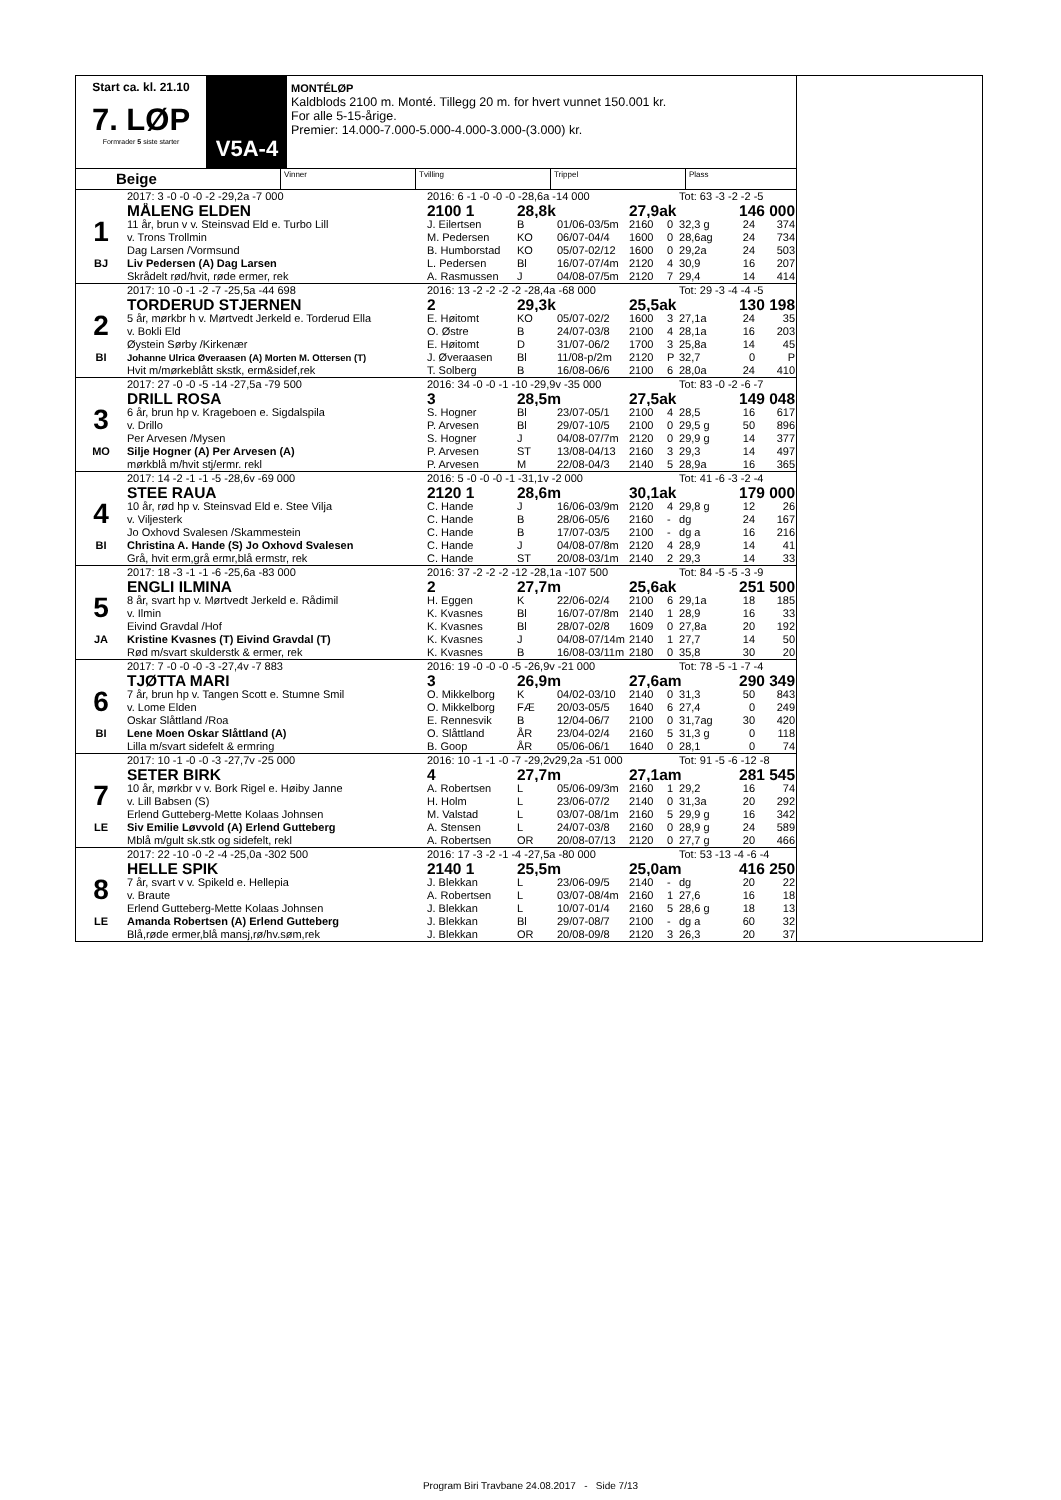Start ca. kl. 21.10
7. LØP
Formrader 5 siste starter
V5A-4
MONTÉLØP
Kaldblods 2100 m. Monté. Tillegg 20 m. for hvert vunnet 150.001 kr.
For alle 5-15-årige.
Premier: 14.000-7.000-5.000-4.000-3.000-(3.000) kr.
Beige
Vinner Tvilling Trippel Plass
| | 2017: 3 -0 -0 -0 -2 -29,2a -7 000 | 2016: 6 -1 -0 -0 -0 -28,6a -14 000 | | | | | Tot: 63 -3 -2 -2 -5 | | |
| | MÅLENG ELDEN | 2100 1 | 28,8k | | 27,9ak | | | 146 000 | |
| 1 | 11 år, brun v v. Steinsvad Eld e. Turbo Lill | J. Eilertsen | B | 01/06-03/5m | 2160 | 0 | 32,3 g | 24 | 374 |
| | v. Trons Trollmin | M. Pedersen | KO | 06/07-04/4 | 1600 | 0 | 28,6ag | 24 | 734 |
| | Dag Larsen /Vormsund | B. Humborstad | KO | 05/07-02/12 | 1600 | 0 | 29,2a | 24 | 503 |
| BJ | Liv Pedersen (A) Dag Larsen | L. Pedersen | Bl | 16/07-07/4m | 2120 | 4 | 30,9 | 16 | 207 |
| | Skrådelt rød/hvit, røde ermer, rek | A. Rasmussen | J | 04/08-07/5m | 2120 | 7 | 29,4 | 14 | 414 |
| | 2017: 10 -0 -1 -2 -7 -25,5a -44 698 | 2016: 13 -2 -2 -2 -2 -28,4a -68 000 | | | | | Tot: 29 -3 -4 -4 -5 | | |
| | TORDERUD STJERNEN | 2 | 29,3k | | 25,5ak | | | 130 198 | |
| 2 | 5 år, mørkbr h v. Mørtvedt Jerkeld e. Torderud Ella | E. Høitomt | KO | 05/07-02/2 | 1600 | 3 | 27,1a | 24 | 35 |
| | v. Bokli Eld | O. Østre | B | 24/07-03/8 | 2100 | 4 | 28,1a | 16 | 203 |
| | Øystein Sørby /Kirkenær | E. Høitomt | D | 31/07-06/2 | 1700 | 3 | 25,8a | 14 | 45 |
| BI | Johanne Ulrica Øveraasen (A) Morten M. Ottersen (T) | J. Øveraasen | Bl | 11/08-p/2m | 2120 | P | 32,7 | 0 | P |
| | Hvit m/mørkeblått skstk, erm&sidef,rek | T. Solberg | B | 16/08-06/6 | 2100 | 6 | 28,0a | 24 | 410 |
| | 2017: 27 -0 -0 -5 -14 -27,5a -79 500 | 2016: 34 -0 -0 -1 -10 -29,9v -35 000 | | | | | Tot: 83 -0 -2 -6 -7 | | |
| | DRILL ROSA | 3 | 28,5m | | 27,5ak | | | 149 048 | |
| 3 | 6 år, brun hp v. Krageboen e. Sigdalspila | S. Hogner | Bl | 23/07-05/1 | 2100 | 4 | 28,5 | 16 | 617 |
| | v. Drillo | P. Arvesen | Bl | 29/07-10/5 | 2100 | 0 | 29,5 g | 50 | 896 |
| | Per Arvesen /Mysen | S. Hogner | J | 04/08-07/7m | 2120 | 0 | 29,9 g | 14 | 377 |
| MO | Silje Hogner (A) Per Arvesen (A) | P. Arvesen | ST | 13/08-04/13 | 2160 | 3 | 29,3 | 14 | 497 |
| | mørkblå m/hvit stj/ermr. rekl | P. Arvesen | M | 22/08-04/3 | 2140 | 5 | 28,9a | 16 | 365 |
| | 2017: 14 -2 -1 -1 -5 -28,6v -69 000 | 2016: 5 -0 -0 -0 -1 -31,1v -2 000 | | | | | Tot: 41 -6 -3 -2 -4 | | |
| | STEE RAUA | 2120 1 | 28,6m | | 30,1ak | | | 179 000 | |
| 4 | 10 år, rød hp v. Steinsvad Eld e. Stee Vilja | C. Hande | J | 16/06-03/9m | 2120 | 4 | 29,8 g | 12 | 26 |
| | v. Viljesterk | C. Hande | B | 28/06-05/6 | 2160 | - | dg | 24 | 167 |
| | Jo Oxhovd Svalesen /Skammestein | C. Hande | B | 17/07-03/5 | 2100 | - | dg a | 16 | 216 |
| BI | Christina A. Hande (S) Jo Oxhovd Svalesen | C. Hande | J | 04/08-07/8m | 2120 | 4 | 28,9 | 14 | 41 |
| | Grå, hvit erm,grå ermr,blå ermstr, rek | C. Hande | ST | 20/08-03/1m | 2140 | 2 | 29,3 | 14 | 33 |
| | 2017: 18 -3 -1 -1 -6 -25,6a -83 000 | 2016: 37 -2 -2 -2 -12 -28,1a -107 500 | | | | | Tot: 84 -5 -5 -3 -9 | | |
| | ENGLI ILMINA | 2 | 27,7m | | 25,6ak | | | 251 500 | |
| 5 | 8 år, svart hp v. Mørtvedt Jerkeld e. Rådimil | H. Eggen | K | 22/06-02/4 | 2100 | 6 | 29,1a | 18 | 185 |
| | v. Ilmin | K. Kvasnes | Bl | 16/07-07/8m | 2140 | 1 | 28,9 | 16 | 33 |
| | Eivind Gravdal /Hof | K. Kvasnes | Bl | 28/07-02/8 | 1609 | 0 | 27,8a | 20 | 192 |
| JA | Kristine Kvasnes (T) Eivind Gravdal (T) | K. Kvasnes | J | 04/08-07/14m | 2140 | 1 | 27,7 | 14 | 50 |
| | Rød m/svart skulderstk & ermer, rek | K. Kvasnes | B | 16/08-03/11m | 2180 | 0 | 35,8 | 30 | 20 |
| | 2017: 7 -0 -0 -0 -3 -27,4v -7 883 | 2016: 19 -0 -0 -0 -5 -26,9v -21 000 | | | | | Tot: 78 -5 -1 -7 -4 | | |
| | TJØTTA MARI | 3 | 26,9m | | 27,6am | | | 290 349 | |
| 6 | 7 år, brun hp v. Tangen Scott e. Stumne Smil | O. Mikkelborg | K | 04/02-03/10 | 2140 | 0 | 31,3 | 50 | 843 |
| | v. Lome Elden | O. Mikkelborg | FÆ | 20/03-05/5 | 1640 | 6 | 27,4 | 0 | 249 |
| | Oskar Slåttland /Roa | E. Rennesvik | B | 12/04-06/7 | 2100 | 0 | 31,7ag | 30 | 420 |
| BI | Lene Moen Oskar Slåttland (A) | O. Slåttland | ÅR | 23/04-02/4 | 2160 | 5 | 31,3 g | 0 | 118 |
| | Lilla m/svart sidefelt & ermring | B. Goop | ÅR | 05/06-06/1 | 1640 | 0 | 28,1 | 0 | 74 |
| | 2017: 10 -1 -0 -0 -3 -27,7v -25 000 | 2016: 10 -1 -1 -0 -7 -29,2v29,2a -51 000 | | | | | Tot: 91 -5 -6 -12 -8 | | |
| | SETER BIRK | 4 | 27,7m | | 27,1am | | | 281 545 | |
| 7 | 10 år, mørkbr v v. Bork Rigel e. Høiby Janne | A. Robertsen | L | 05/06-09/3m | 2160 | 1 | 29,2 | 16 | 74 |
| | v. Lill Babsen (S) | H. Holm | L | 23/06-07/2 | 2140 | 0 | 31,3a | 20 | 292 |
| | Erlend Gutteberg-Mette Kolaas Johnsen | M. Valstad | L | 03/07-08/1m | 2160 | 5 | 29,9 g | 16 | 342 |
| LE | Siv Emilie Løvvold (A) Erlend Gutteberg | A. Stensen | L | 24/07-03/8 | 2160 | 0 | 28,9 g | 24 | 589 |
| | Mblå m/gult sk.stk og sidefelt, rekl | A. Robertsen | OR | 20/08-07/13 | 2120 | 0 | 27,7 g | 20 | 466 |
| | 2017: 22 -10 -0 -2 -4 -25,0a -302 500 | 2016: 17 -3 -2 -1 -4 -27,5a -80 000 | | | | | Tot: 53 -13 -4 -6 -4 | | |
| | HELLE SPIK | 2140 1 | 25,5m | | 25,0am | | | 416 250 | |
| 8 | 7 år, svart v v. Spikeld e. Hellepia | J. Blekkan | L | 23/06-09/5 | 2140 | - | dg | 20 | 22 |
| | v. Braute | A. Robertsen | L | 03/07-08/4m | 2160 | 1 | 27,6 | 16 | 18 |
| | Erlend Gutteberg-Mette Kolaas Johnsen | J. Blekkan | L | 10/07-01/4 | 2160 | 5 | 28,6 g | 18 | 13 |
| LE | Amanda Robertsen (A) Erlend Gutteberg | J. Blekkan | Bl | 29/07-08/7 | 2100 | - | dg a | 60 | 32 |
| | Blå,røde ermer,blå mansj,rø/hv.søm,rek | J. Blekkan | OR | 20/08-09/8 | 2120 | 3 | 26,3 | 20 | 37 |
Program Biri Travbane 24.08.2017 - Side 7/13